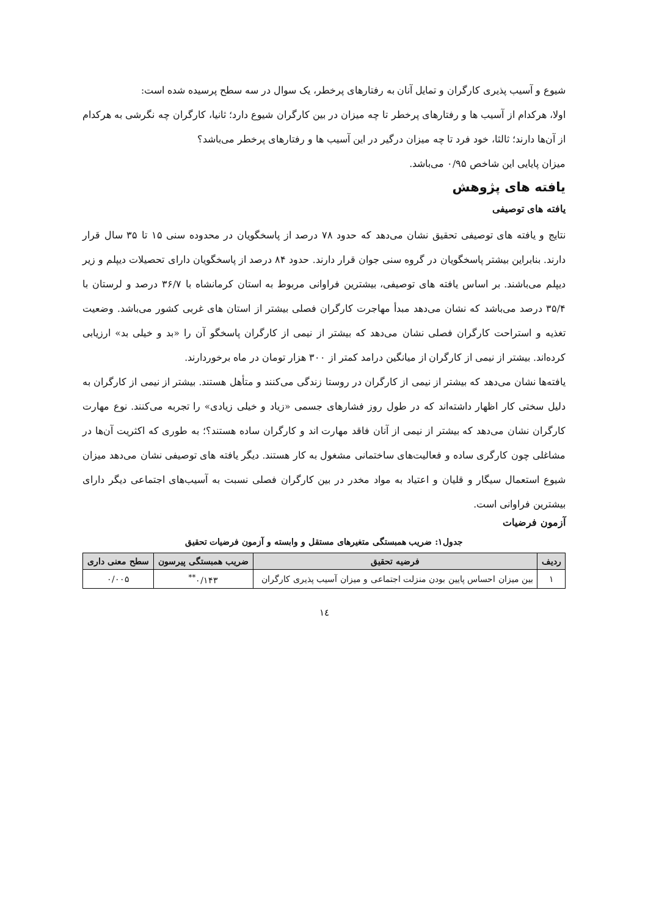شیوع و آسیب پذیری کارگران و تمایل آنان به رفتارهای پرخطر، یک سوال در سه سطح پرسیده شده است:
اولا، هرکدام از آسیب ها و رفتارهای پرخطر تا چه میزان در بین کارگران شیوع دارد؛ ثانیا، کارگران چه نگرشی به هرکدام از آن‌ها دارند؛ ثالثا، خود فرد تا چه میزان درگیر در این آسیب ها و رفتارهای پرخطر می‌باشد؟
میزان پایایی این شاخص ۰/۹۵ می‌باشد.
یافته های پژوهش
یافته های توصیفی
نتایج و یافته های توصیفی تحقیق نشان می‌دهد که حدود ۷۸ درصد از پاسخگویان در محدوده سنی ۱۵ تا ۳۵ سال قرار دارند. بنابراین بیشتر پاسخگویان در گروه سنی جوان قرار دارند. حدود ۸۴ درصد از پاسخگویان دارای تحصیلات دیپلم و زیر دیپلم می‌باشند. بر اساس یافته های توصیفی، بیشترین فراوانی مربوط به استان کرمانشاه با ۳۶/۷ درصد و لرستان با ۳۵/۴ درصد می‌باشد که نشان می‌دهد مبدأ مهاجرت کارگران فصلی بیشتر از استان های غربی کشور می‌باشد. وضعیت تغذیه و استراحت کارگران فصلی نشان می‌دهد که بیشتر از نیمی از کارگران پاسخگو آن را «بد و خیلی بد» ارزیابی کرده‌اند. بیشتر از نیمی از کارگران از میانگین درامد کمتر از ۳۰۰ هزار تومان در ماه برخوردارند.
یافته‌ها نشان می‌دهد که بیشتر از نیمی از کارگران در روستا زندگی می‌کنند و متأهل هستند. بیشتر از نیمی از کارگران به دلیل سختی کار اظهار داشته‌اند که در طول روز فشارهای جسمی «زیاد و خیلی زیادی» را تجربه می‌کنند. نوع مهارت کارگران نشان می‌دهد که بیشتر از نیمی از آنان فاقد مهارت اند و کارگران ساده هستند؟؛ به طوری که اکثریت آن‌ها در مشاغلی چون کارگری ساده و فعالیت‌های ساختمانی مشغول به کار هستند. دیگر یافته های توصیفی نشان می‌دهد میزان شیوع استعمال سیگار و قلیان و اعتیاد به مواد مخدر در بین کارگران فصلی نسبت به آسیب‌های اجتماعی دیگر دارای بیشترین فراوانی است.
آزمون فرضیات
جدول۱: ضریب همبستگی متغیرهای مستقل و وابسته و آزمون فرضیات تحقیق
| ردیف | فرضیه تحقیق | ضریب همبستگی پیرسون | سطح معنی داری |
| --- | --- | --- | --- |
| ۱ | بین میزان احساس پایین بودن منزلت اجتماعی و میزان آسیب پذیری کارگران | ۰/۱۴۳<sup>**</sup> | ۰/۰۰۵ |
۱٤